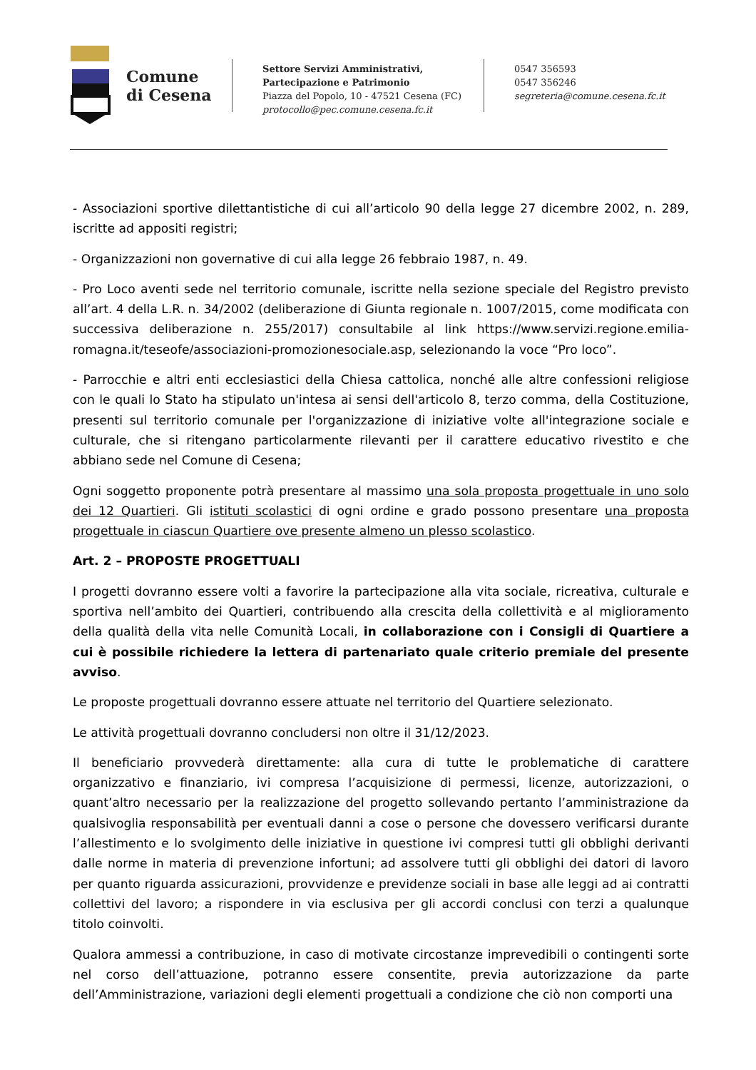Comune
di Cesena
Settore Servizi Amministrativi,
Partecipazione e Patrimonio
Piazza del Popolo, 10 - 47521 Cesena (FC)
protocollo@pec.comune.cesena.fc.it
0547 356593
0547 356246
segreteria@comune.cesena.fc.it
- Associazioni sportive dilettantistiche di cui all’articolo 90 della legge 27 dicembre 2002, n. 289, iscritte ad appositi registri;
- Organizzazioni non governative di cui alla legge 26 febbraio 1987, n. 49.
- Pro Loco aventi sede nel territorio comunale, iscritte nella sezione speciale del Registro previsto all’art. 4 della L.R. n. 34/2002 (deliberazione di Giunta regionale n. 1007/2015, come modificata con successiva deliberazione n. 255/2017) consultabile al link https://www.servizi.regione.emilia-romagna.it/teseofe/associazioni-promozionesociale.asp, selezionando la voce “Pro loco”.
- Parrocchie e altri enti ecclesiastici della Chiesa cattolica, nonché alle altre confessioni religiose con le quali lo Stato ha stipulato un'intesa ai sensi dell'articolo 8, terzo comma, della Costituzione, presenti sul territorio comunale per l'organizzazione di iniziative volte all'integrazione sociale e culturale, che si ritengano particolarmente rilevanti per il carattere educativo rivestito e che abbiano sede nel Comune di Cesena;
Ogni soggetto proponente potrà presentare al massimo una sola proposta progettuale in uno solo dei 12 Quartieri. Gli istituti scolastici di ogni ordine e grado possono presentare una proposta progettuale in ciascun Quartiere ove presente almeno un plesso scolastico.
Art. 2 – PROPOSTE PROGETTUALI
I progetti dovranno essere volti a favorire la partecipazione alla vita sociale, ricreativa, culturale e sportiva nell’ambito dei Quartieri, contribuendo alla crescita della collettività e al miglioramento della qualità della vita nelle Comunità Locali, in collaborazione con i Consigli di Quartiere a cui è possibile richiedere la lettera di partenariato quale criterio premiale del presente avviso.
Le proposte progettuali dovranno essere attuate nel territorio del Quartiere selezionato.
Le attività progettuali dovranno concludersi non oltre il 31/12/2023.
Il beneficiario provvederà direttamente: alla cura di tutte le problematiche di carattere organizzativo e finanziario, ivi compresa l’acquisizione di permessi, licenze, autorizzazioni, o quant’altro necessario per la realizzazione del progetto sollevando pertanto l’amministrazione da qualsivoglia responsabilità per eventuali danni a cose o persone che dovessero verificarsi durante l’allestimento e lo svolgimento delle iniziative in questione ivi compresi tutti gli obblighi derivanti dalle norme in materia di prevenzione infortuni; ad assolvere tutti gli obblighi dei datori di lavoro per quanto riguarda assicurazioni, provvidenze e previdenze sociali in base alle leggi ad ai contratti collettivi del lavoro; a rispondere in via esclusiva per gli accordi conclusi con terzi a qualunque titolo coinvolti.
Qualora ammessi a contribuzione, in caso di motivate circostanze imprevedibili o contingenti sorte nel corso dell’attuazione, potranno essere consentite, previa autorizzazione da parte dell’Amministrazione, variazioni degli elementi progettuali a condizione che ciò non comporti una